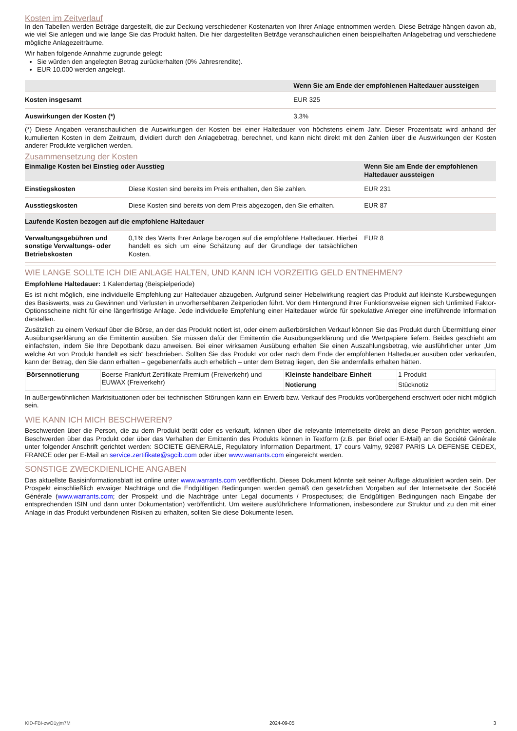Kosten im Zeitverlauf
In den Tabellen werden Beträge dargestellt, die zur Deckung verschiedener Kostenarten von Ihrer Anlage entnommen werden. Diese Beträge hängen davon ab, wie viel Sie anlegen und wie lange Sie das Produkt halten. Die hier dargestellten Beträge veranschaulichen einen beispielhaften Anlagebetrag und verschiedene mögliche Anlagezeiträume.
Wir haben folgende Annahme zugrunde gelegt:
Sie würden den angelegten Betrag zurückerhalten (0% Jahresrendite).
EUR 10.000 werden angelegt.
| | Wenn Sie am Ende der empfohlenen Haltedauer aussteigen |
| --- | --- |
| Kosten insgesamt | EUR 325 |
| Auswirkungen der Kosten (*) | 3,3% |
(*) Diese Angaben veranschaulichen die Auswirkungen der Kosten bei einer Haltedauer von höchstens einem Jahr. Dieser Prozentsatz wird anhand der kumulierten Kosten in dem Zeitraum, dividiert durch den Anlagebetrag, berechnet, und kann nicht direkt mit den Zahlen über die Auswirkungen der Kosten anderer Produkte verglichen werden.
Zusammensetzung der Kosten
| Einmalige Kosten bei Einstieg oder Ausstieg | | Wenn Sie am Ende der empfohlenen Haltedauer aussteigen |
| --- | --- | --- |
| Einstiegskosten | Diese Kosten sind bereits im Preis enthalten, den Sie zahlen. | EUR 231 |
| Ausstiegskosten | Diese Kosten sind bereits von dem Preis abgezogen, den Sie erhalten. | EUR 87 |
| Laufende Kosten bezogen auf die empfohlene Haltedauer | | |
| Verwaltungsgebühren und sonstige Verwaltungs- oder Betriebskosten | 0,1% des Werts Ihrer Anlage bezogen auf die empfohlene Haltedauer. Hierbei handelt es sich um eine Schätzung auf der Grundlage der tatsächlichen Kosten. | EUR 8 |
WIE LANGE SOLLTE ICH DIE ANLAGE HALTEN, UND KANN ICH VORZEITIG GELD ENTNEHMEN?
Empfohlene Haltedauer: 1 Kalendertag (Beispielperiode)
Es ist nicht möglich, eine individuelle Empfehlung zur Haltedauer abzugeben. Aufgrund seiner Hebelwirkung reagiert das Produkt auf kleinste Kursbewegungen des Basiswerts, was zu Gewinnen und Verlusten in unvorhersehbaren Zeitperioden führt. Vor dem Hintergrund ihrer Funktionsweise eignen sich Unlimited Faktor-Optionsscheine nicht für eine längerfristige Anlage. Jede individuelle Empfehlung einer Haltedauer würde für spekulative Anleger eine irreführende Information darstellen.
Zusätzlich zu einem Verkauf über die Börse, an der das Produkt notiert ist, oder einem außerbörslichen Verkauf können Sie das Produkt durch Übermittlung einer Ausübungserklärung an die Emittentin ausüben. Sie müssen dafür der Emittentin die Ausübungserklärung und die Wertpapiere liefern. Beides geschieht am einfachsten, indem Sie Ihre Depotbank dazu anweisen. Bei einer wirksamen Ausübung erhalten Sie einen Auszahlungsbetrag, wie ausführlicher unter „Um welche Art von Produkt handelt es sich“ beschrieben. Sollten Sie das Produkt vor oder nach dem Ende der empfohlenen Haltedauer ausüben oder verkaufen, kann der Betrag, den Sie dann erhalten – gegebenenfalls auch erheblich – unter dem Betrag liegen, den Sie andernfalls erhalten hätten.
| Börsennotierung | Boerse Frankfurt Zertifikate Premium (Freiverkehr) und EUWAX (Freiverkehr) | Kleinste handelbare Einheit | 1 Produkt |
| | | Notierung | Stücknotiz |
In außergewöhnlichen Marktsituationen oder bei technischen Störungen kann ein Erwerb bzw. Verkauf des Produkts vorübergehend erschwert oder nicht möglich sein.
WIE KANN ICH MICH BESCHWEREN?
Beschwerden über die Person, die zu dem Produkt berät oder es verkauft, können über die relevante Internetseite direkt an diese Person gerichtet werden. Beschwerden über das Produkt oder über das Verhalten der Emittentin des Produkts können in Textform (z.B. per Brief oder E-Mail) an die Société Générale unter folgender Anschrift gerichtet werden: SOCIETE GENERALE, Regulatory Information Department, 17 cours Valmy, 92987 PARIS LA DEFENSE CEDEX, FRANCE oder per E-Mail an service.zertifikate@sgcib.com oder über www.warrants.com eingereicht werden.
SONSTIGE ZWECKDIENLICHE ANGABEN
Das aktuellste Basisinformationsblatt ist online unter www.warrants.com veröffentlicht. Dieses Dokument könnte seit seiner Auflage aktualisiert worden sein. Der Prospekt einschließlich etwaiger Nachträge und die Endgültigen Bedingungen werden gemäß den gesetzlichen Vorgaben auf der Internetseite der Société Générale (www.warrants.com; der Prospekt und die Nachträge unter Legal documents / Prospectuses; die Endgültigen Bedingungen nach Eingabe der entsprechenden ISIN und dann unter Dokumentation) veröffentlicht. Um weitere ausführlichere Informationen, insbesondere zur Struktur und zu den mit einer Anlage in das Produkt verbundenen Risiken zu erhalten, sollten Sie diese Dokumente lesen.
KID-FBI-zwO1yjm7M 2024-09-05 3